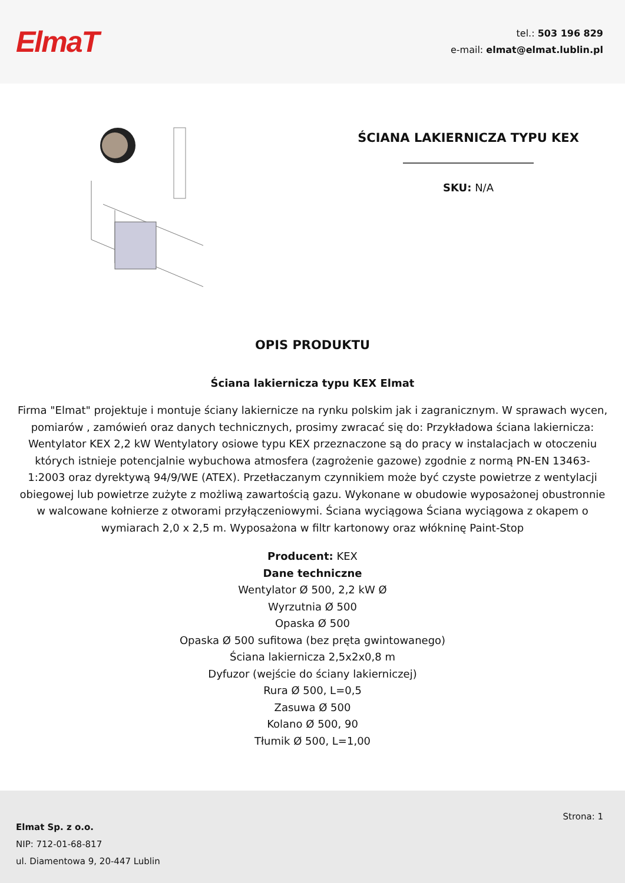ElmaT
tel.: 503 196 829
e-mail: elmat@elmat.lublin.pl
ŚCIANA LAKIERNICZA TYPU KEX
SKU: N/A
OPIS PRODUKTU
Ściana lakiernicza typu KEX Elmat
Firma "Elmat" projektuje i montuje ściany lakiernicze na rynku polskim jak i zagranicznym. W sprawach wycen, pomiarów , zamówień oraz danych technicznych, prosimy zwracać się do: Przykładowa ściana lakiernicza: Wentylator KEX 2,2 kW Wentylatory osiowe typu KEX przeznaczone są do pracy w instalacjach w otoczeniu których istnieje potencjalnie wybuchowa atmosfera (zagrożenie gazowe) zgodnie z normą PN-EN 13463-1:2003 oraz dyrektywą 94/9/WE (ATEX). Przetłaczanym czynnikiem może być czyste powietrze z wentylacji obiegowej lub powietrze zużyte z możliwą zawartością gazu. Wykonane w obudowie wyposażonej obustronnie w walcowane kołnierze z otworami przyłączeniowymi. Ściana wyciągowa Ściana wyciągowa z okapem o wymiarach 2,0 x 2,5 m. Wyposażona w filtr kartonowy oraz włókninę Paint-Stop
Producent: KEX
Dane techniczne
Wentylator Ø 500, 2,2 kW Ø
Wyrzutnia Ø 500
Opaska Ø 500
Opaska Ø 500 sufitowa (bez pręta gwintowanego)
Ściana lakiernicza 2,5x2x0,8 m
Dyfuzor (wejście do ściany lakierniczej)
Rura Ø 500, L=0,5
Zasuwa Ø 500
Kolano Ø 500, 90
Tłumik Ø 500, L=1,00
Elmat Sp. z o.o.
NIP: 712-01-68-817
ul. Diamentowa 9, 20-447 Lublin
Strona: 1